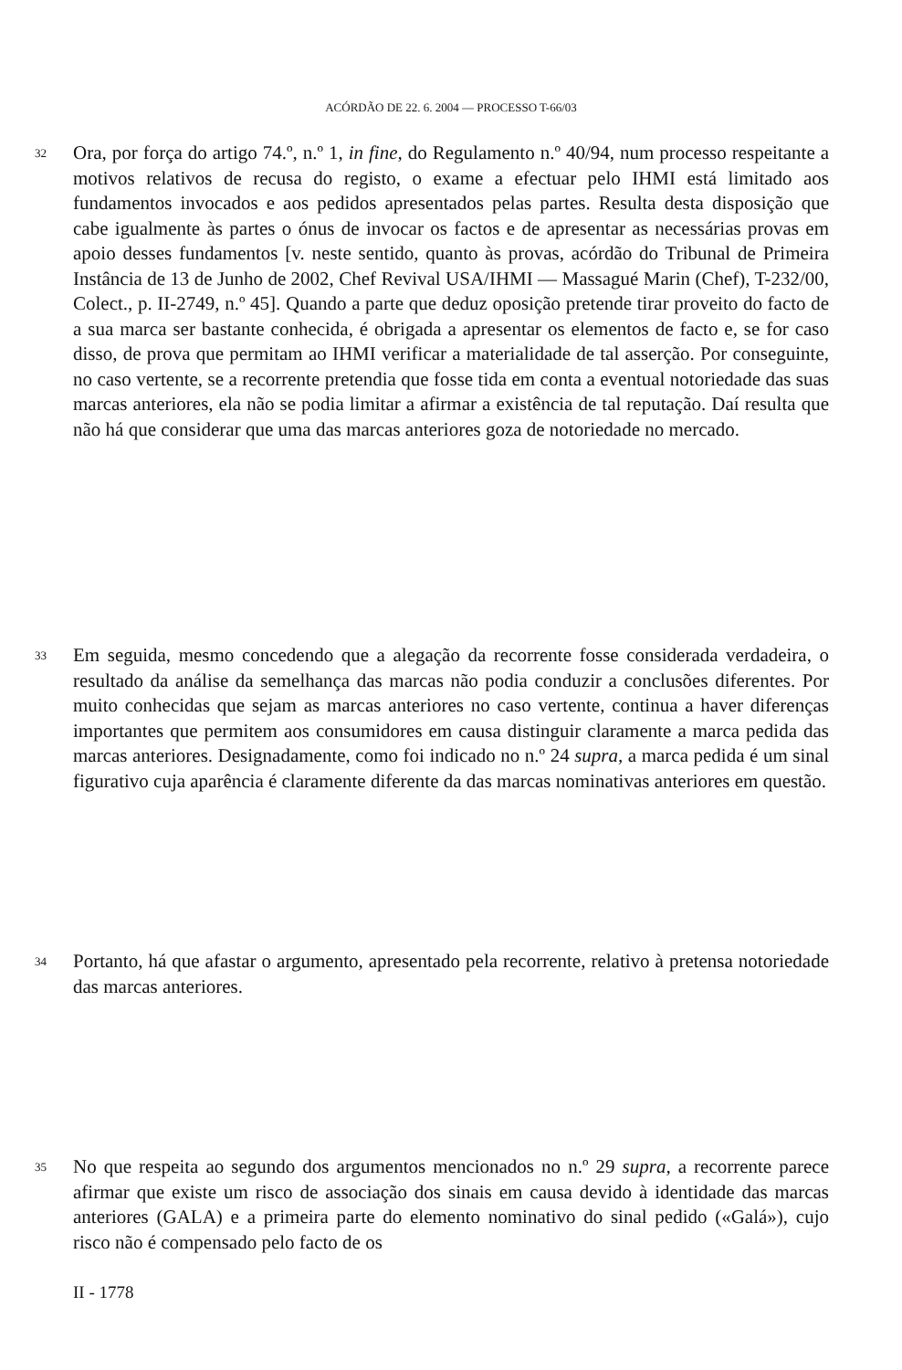ACÓRDÃO DE 22. 6. 2004 — PROCESSO T-66/03
32
Ora, por força do artigo 74.º, n.º 1, in fine, do Regulamento n.º 40/94, num processo respeitante a motivos relativos de recusa do registo, o exame a efectuar pelo IHMI está limitado aos fundamentos invocados e aos pedidos apresentados pelas partes. Resulta desta disposição que cabe igualmente às partes o ónus de invocar os factos e de apresentar as necessárias provas em apoio desses fundamentos [v. neste sentido, quanto às provas, acórdão do Tribunal de Primeira Instância de 13 de Junho de 2002, Chef Revival USA/IHMI — Massagué Marin (Chef), T-232/00, Colect., p. II-2749, n.º 45]. Quando a parte que deduz oposição pretende tirar proveito do facto de a sua marca ser bastante conhecida, é obrigada a apresentar os elementos de facto e, se for caso disso, de prova que permitam ao IHMI verificar a materialidade de tal asserção. Por conseguinte, no caso vertente, se a recorrente pretendia que fosse tida em conta a eventual notoriedade das suas marcas anteriores, ela não se podia limitar a afirmar a existência de tal reputação. Daí resulta que não há que considerar que uma das marcas anteriores goza de notoriedade no mercado.
33
Em seguida, mesmo concedendo que a alegação da recorrente fosse considerada verdadeira, o resultado da análise da semelhança das marcas não podia conduzir a conclusões diferentes. Por muito conhecidas que sejam as marcas anteriores no caso vertente, continua a haver diferenças importantes que permitem aos consumidores em causa distinguir claramente a marca pedida das marcas anteriores. Designadamente, como foi indicado no n.º 24 supra, a marca pedida é um sinal figurativo cuja aparência é claramente diferente da das marcas nominativas anteriores em questão.
34
Portanto, há que afastar o argumento, apresentado pela recorrente, relativo à pretensa notoriedade das marcas anteriores.
35
No que respeita ao segundo dos argumentos mencionados no n.º 29 supra, a recorrente parece afirmar que existe um risco de associação dos sinais em causa devido à identidade das marcas anteriores (GALA) e a primeira parte do elemento nominativo do sinal pedido («Galá»), cujo risco não é compensado pelo facto de os
II - 1778